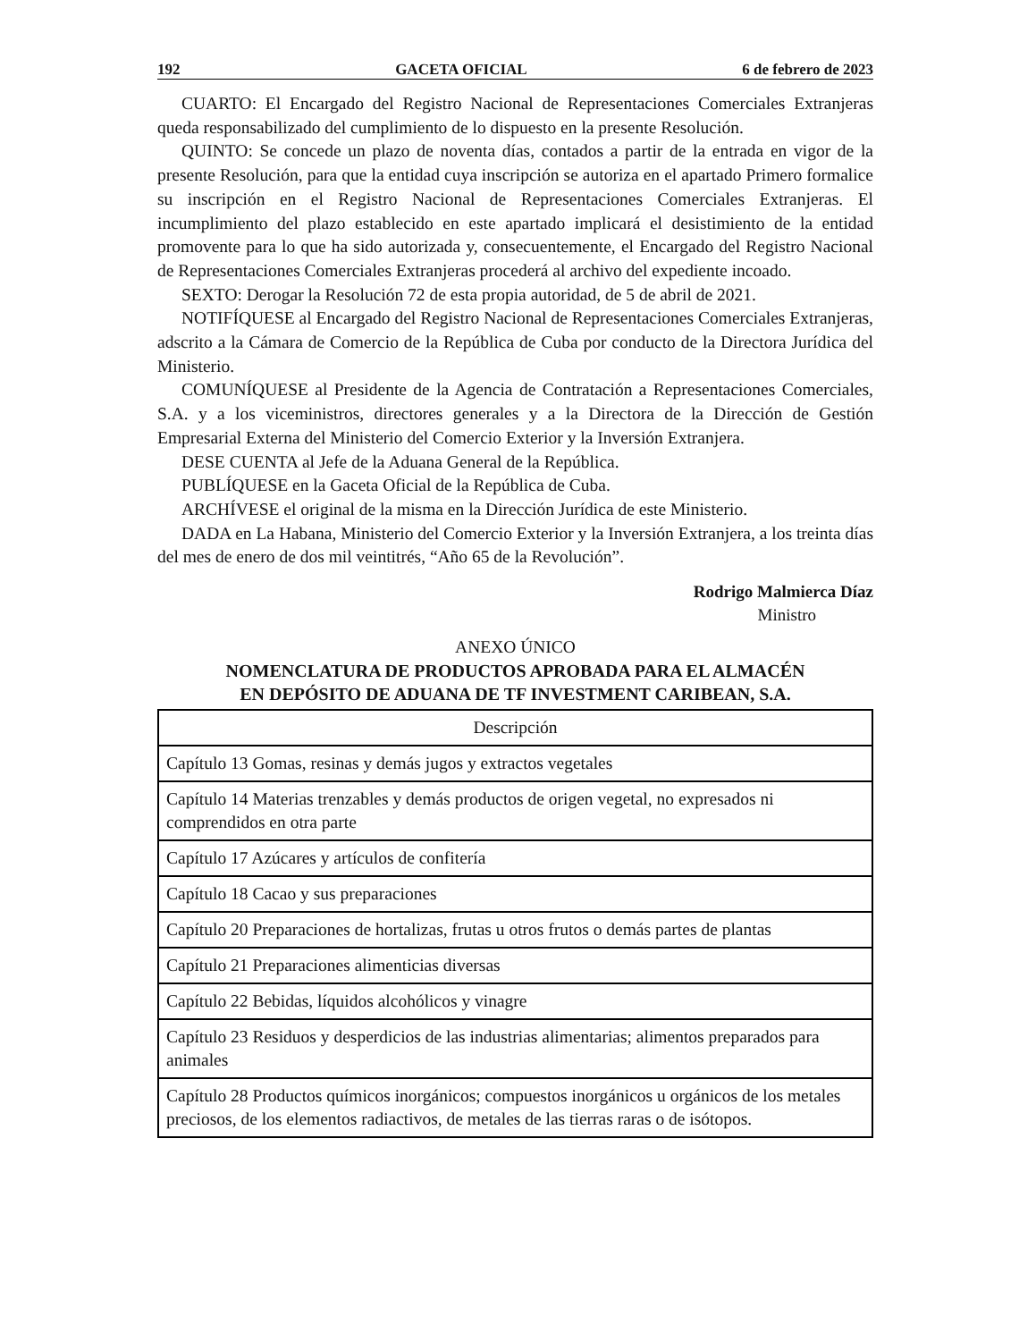192 GACETA OFICIAL 6 de febrero de 2023
CUARTO: El Encargado del Registro Nacional de Representaciones Comerciales Extranjeras queda responsabilizado del cumplimiento de lo dispuesto en la presente Resolución.
QUINTO: Se concede un plazo de noventa días, contados a partir de la entrada en vigor de la presente Resolución, para que la entidad cuya inscripción se autoriza en el apartado Primero formalice su inscripción en el Registro Nacional de Representaciones Comerciales Extranjeras. El incumplimiento del plazo establecido en este apartado implicará el desistimiento de la entidad promovente para lo que ha sido autorizada y, consecuentemente, el Encargado del Registro Nacional de Representaciones Comerciales Extranjeras procederá al archivo del expediente incoado.
SEXTO: Derogar la Resolución 72 de esta propia autoridad, de 5 de abril de 2021.
NOTIFÍQUESE al Encargado del Registro Nacional de Representaciones Comerciales Extranjeras, adscrito a la Cámara de Comercio de la República de Cuba por conducto de la Directora Jurídica del Ministerio.
COMUNÍQUESE al Presidente de la Agencia de Contratación a Representaciones Comerciales, S.A. y a los viceministros, directores generales y a la Directora de la Dirección de Gestión Empresarial Externa del Ministerio del Comercio Exterior y la Inversión Extranjera.
DESE CUENTA al Jefe de la Aduana General de la República.
PUBLÍQUESE en la Gaceta Oficial de la República de Cuba.
ARCHÍVESE el original de la misma en la Dirección Jurídica de este Ministerio.
DADA en La Habana, Ministerio del Comercio Exterior y la Inversión Extranjera, a los treinta días del mes de enero de dos mil veintitrés, “Año 65 de la Revolución”.
Rodrigo Malmierca Díaz
Ministro
ANEXO ÚNICO
NOMENCLATURA DE PRODUCTOS APROBADA PARA EL ALMACÉN
EN DEPÓSITO DE ADUANA DE TF INVESTMENT CARIBEAN, S.A.
| Descripción |
| --- |
| Capítulo 13 Gomas, resinas y demás jugos y extractos vegetales |
| Capítulo 14 Materias trenzables y demás productos de origen vegetal, no expresados ni comprendidos en otra parte |
| Capítulo 17 Azúcares y artículos de confitería |
| Capítulo 18 Cacao y sus preparaciones |
| Capítulo 20 Preparaciones de hortalizas, frutas u otros frutos o demás partes de plantas |
| Capítulo 21 Preparaciones alimenticias diversas |
| Capítulo 22 Bebidas, líquidos alcohólicos y vinagre |
| Capítulo 23 Residuos y desperdicios de las industrias alimentarias; alimentos preparados para animales |
| Capítulo 28 Productos químicos inorgánicos; compuestos inorgánicos u orgánicos de los metales preciosos, de los elementos radiactivos, de metales de las tierras raras o de isótopos. |